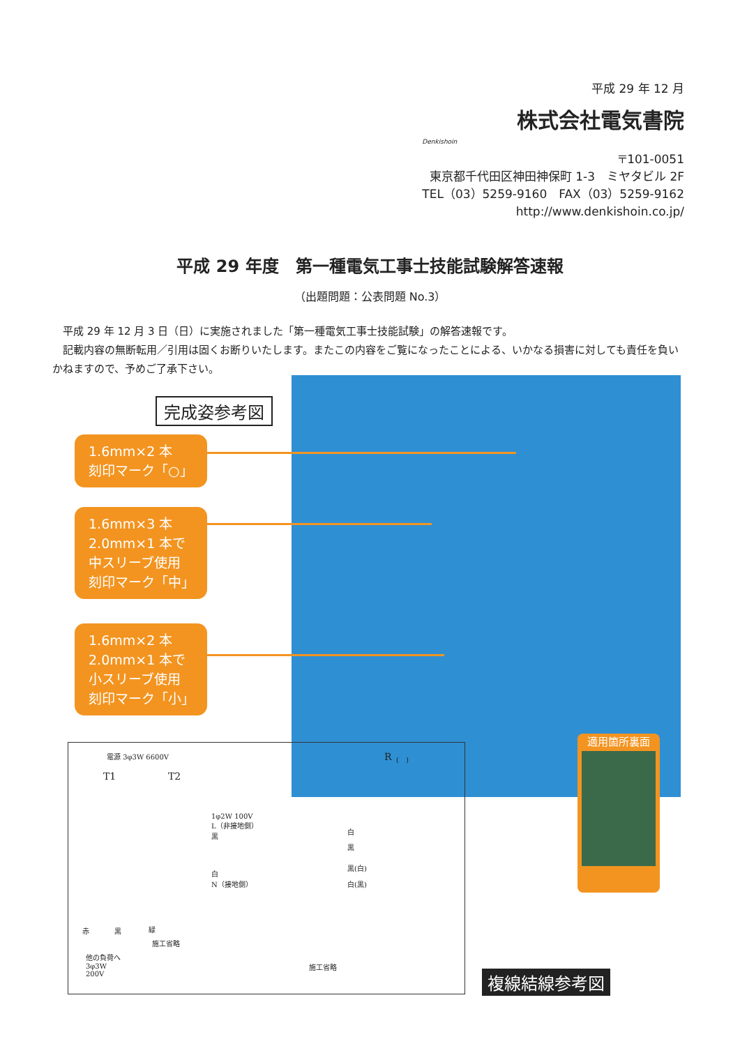平成 29 年 12 月
株式会社電気書院
Denkishoin
〒101-0051
東京都千代田区神田神保町 1-3　ミヤタビル 2F
TEL（03）5259-9160　FAX（03）5259-9162
http://www.denkishoin.co.jp/
平成 29 年度　第一種電気工事士技能試験解答速報
（出題問題：公表問題 No.3）
　平成 29 年 12 月 3 日（日）に実施されました「第一種電気工事士技能試験」の解答速報です。
　記載内容の無断転用／引用は固くお断りいたします。またこの内容をご覧になったことによる、いかなる損害に対しても責任を負いかねますので、予めご了承下さい。
完成姿参考図
1.6mm×2 本
刻印マーク「○」
1.6mm×3 本
2.0mm×1 本で
中スリーブ使用
刻印マーク「中」
1.6mm×2 本
2.0mm×1 本で
小スリーブ使用
刻印マーク「小」
電源 3φ3W 6600V
T1 T2
R (　)
1φ2W 100V
L（非接地側）
黒
白
N（接地側）
白
黒
黒(白)
白(黒)
赤 黒 緑
他の負荷へ
3φ3W
200V
施工省略
施工省略
適用箇所裏面
複線結線参考図